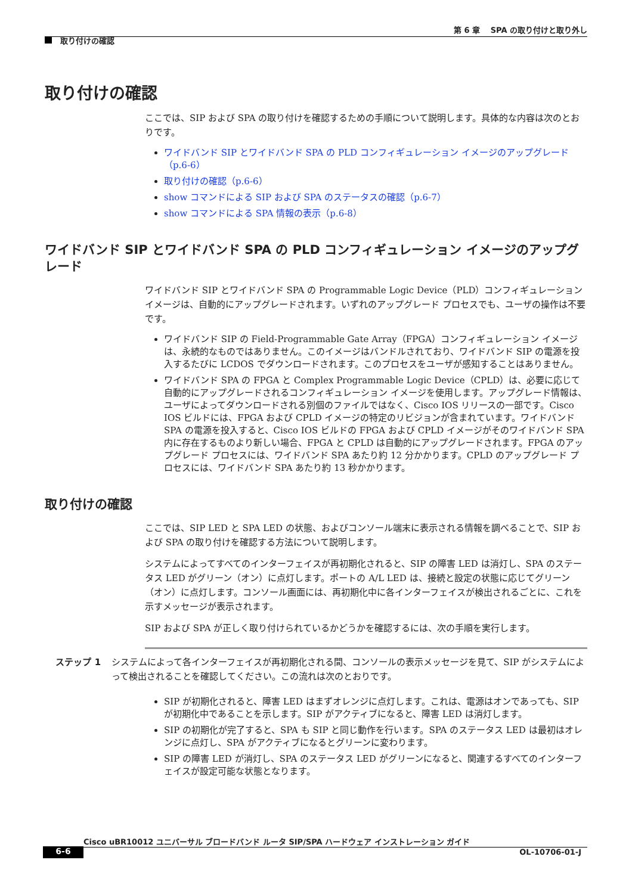第 6 章　 SPA の取り付けと取り外し
取り付けの確認
取り付けの確認
ここでは、SIP および SPA の取り付けを確認するための手順について説明します。具体的な内容は次のとおりです。
ワイドバンド SIP とワイドバンド SPA の PLD コンフィギュレーション イメージのアップグレード（p.6-6）
取り付けの確認（p.6-6）
show コマンドによる SIP および SPA のステータスの確認（p.6-7）
show コマンドによる SPA 情報の表示（p.6-8）
ワイドバンド SIP とワイドバンド SPA の PLD コンフィギュレーション イメージのアップグレード
ワイドバンド SIP とワイドバンド SPA の Programmable Logic Device（PLD）コンフィギュレーション イメージは、自動的にアップグレードされます。いずれのアップグレード プロセスでも、ユーザの操作は不要です。
ワイドバンド SIP の Field-Programmable Gate Array（FPGA）コンフィギュレーション イメージは、永続的なものではありません。このイメージはバンドルされており、ワイドバンド SIP の電源を投入するたびに LCDOS でダウンロードされます。このプロセスをユーザが感知することはありません。
ワイドバンド SPA の FPGA と Complex Programmable Logic Device（CPLD）は、必要に応じて自動的にアップグレードされるコンフィギュレーション イメージを使用します。アップグレード情報は、ユーザによってダウンロードされる別個のファイルではなく、Cisco IOS リリースの一部です。Cisco IOS ビルドには、FPGA および CPLD イメージの特定のリビジョンが含まれています。ワイドバンド SPA の電源を投入すると、Cisco IOS ビルドの FPGA および CPLD イメージがそのワイドバンド SPA 内に存在するものより新しい場合、FPGA と CPLD は自動的にアップグレードされます。FPGA のアップグレード プロセスには、ワイドバンド SPA あたり約 12 分かかります。CPLD のアップグレード プロセスには、ワイドバンド SPA あたり約 13 秒かかります。
取り付けの確認
ここでは、SIP LED と SPA LED の状態、およびコンソール端末に表示される情報を調べることで、SIP および SPA の取り付けを確認する方法について説明します。
システムによってすべてのインターフェイスが再初期化されると、SIP の障害 LED は消灯し、SPA のステータス LED がグリーン（オン）に点灯します。ポートの A/L LED は、接続と設定の状態に応じてグリーン（オン）に点灯します。コンソール画面には、再初期化中に各インターフェイスが検出されるごとに、これを示すメッセージが表示されます。
SIP および SPA が正しく取り付けられているかどうかを確認するには、次の手順を実行します。
ステップ 1 システムによって各インターフェイスが再初期化される間、コンソールの表示メッセージを見て、SIP がシステムによって検出されることを確認してください。この流れは次のとおりです。
SIP が初期化されると、障害 LED はまずオレンジに点灯します。これは、電源はオンであっても、SIP が初期化中であることを示します。SIP がアクティブになると、障害 LED は消灯します。
SIP の初期化が完了すると、SPA も SIP と同じ動作を行います。SPA のステータス LED は最初はオレンジに点灯し、SPA がアクティブになるとグリーンに変わります。
SIP の障害 LED が消灯し、SPA のステータス LED がグリーンになると、関連するすべてのインターフェイスが設定可能な状態となります。
Cisco uBR10012 ユニバーサル ブロードバンド ルータ SIP/SPA ハードウェア インストレーション ガイド
6-6 OL-10706-01-J